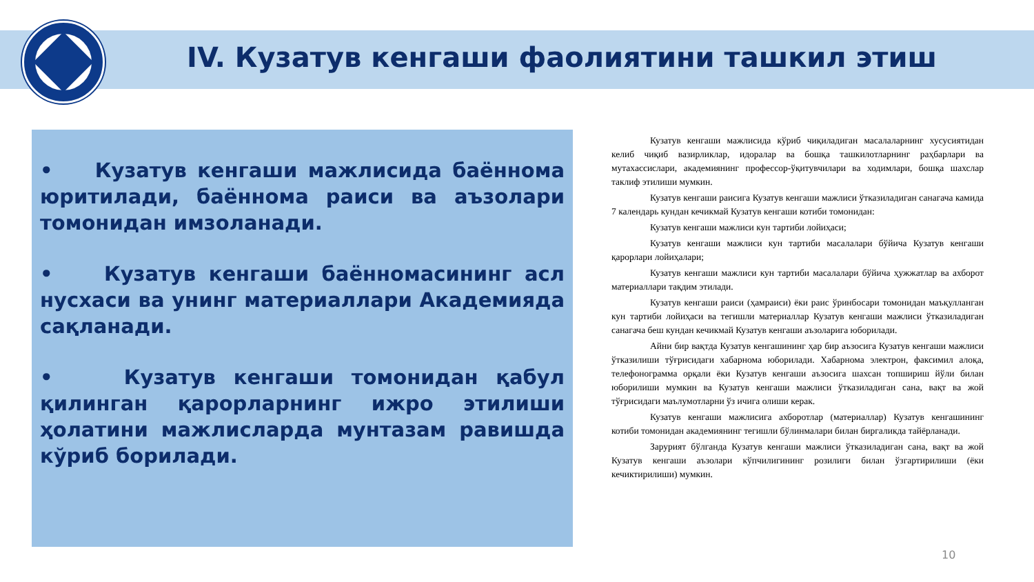IV. Кузатув кенгаши фаолиятини ташкил этиш
• Кузатув кенгаши мажлисида баённома юритилади, баённома раиси ва аъзолари томонидан имзоланади.
• Кузатув кенгаши баённомасининг асл нусхаси ва унинг материаллари Академияда сақланади.
• Кузатув кенгаши томонидан қабул қилинган қарорларнинг ижро этилиши ҳолатини мажлисларда мунтазам равишда кўриб борилади.
Кузатув кенгаши мажлисида кўриб чиқиладиган масалаларнинг хусусиятидан келиб чиқиб вазирликлар, идоралар ва бошқа ташкилотларнинг раҳбарлари ва мутахассислари, академиянинг профессор-ўқитувчилари ва ходимлари, бошқа шахслар таклиф этилиши мумкин.
Кузатув кенгаши раисига Кузатув кенгаши мажлиси ўтказиладиган санагача камида 7 календарь кундан кечикмай Кузатув кенгаши котиби томонидан:
Кузатув кенгаши мажлиси кун тартиби лойиҳаси;
Кузатув кенгаши мажлиси кун тартиби масалалари бўйича Кузатув кенгаши қарорлари лойиҳалари;
Кузатув кенгаши мажлиси кун тартиби масалалари бўйича ҳужжатлар ва ахборот материаллари тақдим этилади.
Кузатув кенгаши раиси (ҳамраиси) ёки раис ўринбосари томонидан маъқулланган кун тартиби лойиҳаси ва тегишли материаллар Кузатув кенгаши мажлиси ўтказиладиган санагача беш кундан кечикмай Кузатув кенгаши аъзоларига юборилади.
Айни бир вақтда Кузатув кенгашининг ҳар бир аъзосига Кузатув кенгаши мажлиси ўтказилиши тўғрисидаги хабарнома юборилади. Хабарнома электрон, факсимил алоқа, телефонограмма орқали ёки Кузатув кенгаши аъзосига шахсан топшириш йўли билан юборилиши мумкин ва Кузатув кенгаши мажлиси ўтказиладиган сана, вақт ва жой тўғрисидаги маълумотларни ўз ичига олиши керак.
Кузатув кенгаши мажлисига ахборотлар (материаллар) Кузатув кенгашининг котиби томонидан академиянинг тегишли бўлинмалари билан биргаликда тайёрланади.
Зарурият бўлганда Кузатув кенгаши мажлиси ўтказиладиган сана, вақт ва жой Кузатув кенгаши аъзолари кўпчилигининг розилиги билан ўзгартирилиши (ёки кечиктирилиши) мумкин.
10